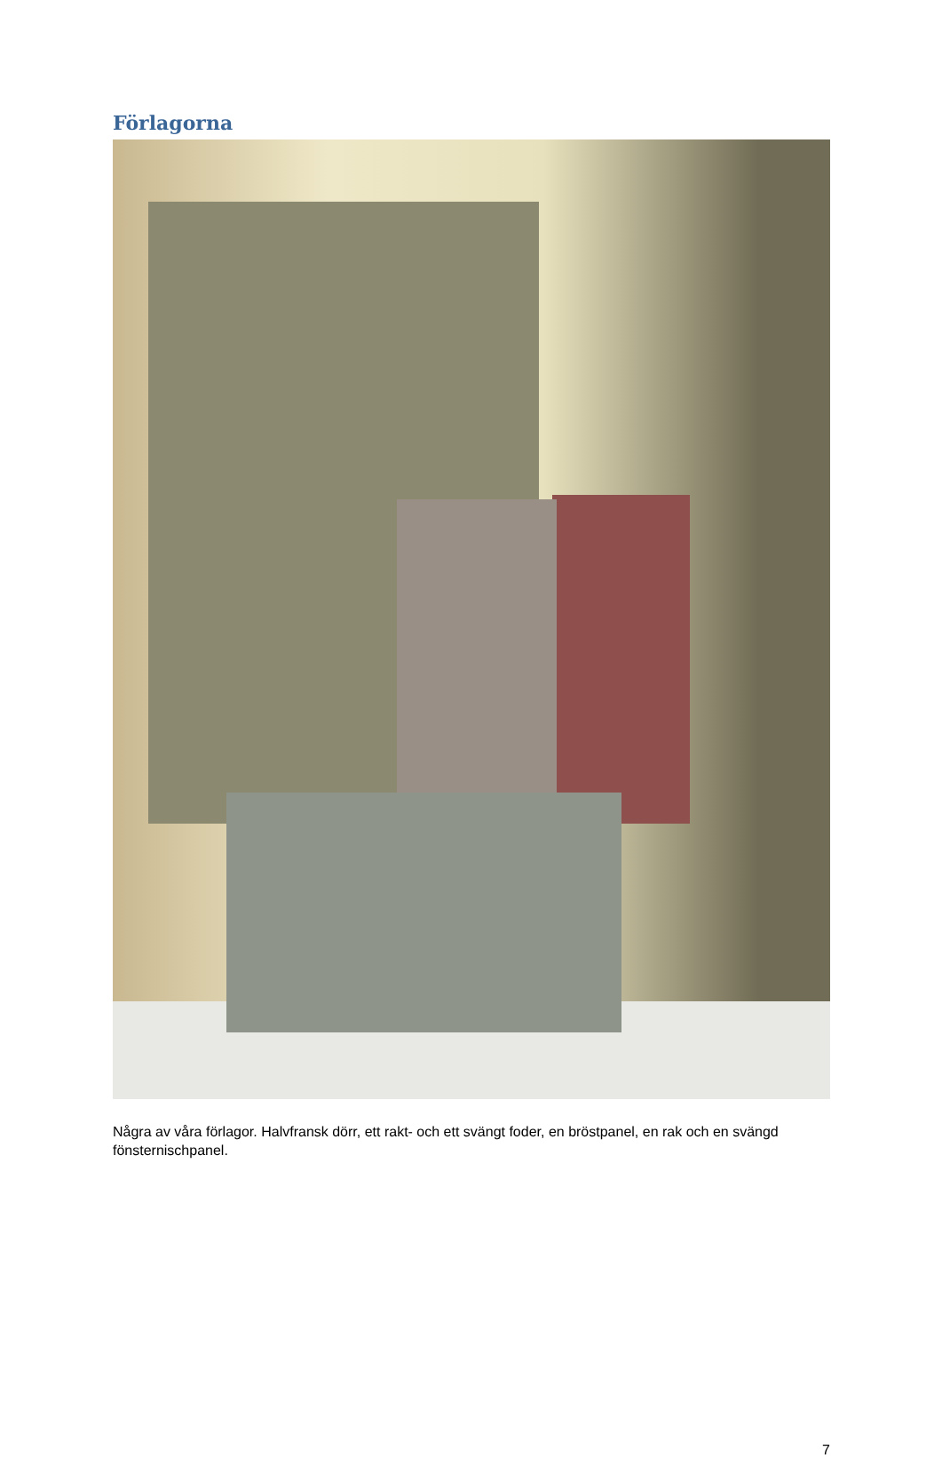Förlagorna
Några av våra förlagor. Halvfransk dörr, ett rakt- och ett svängt foder, en bröstpanel, en rak och en svängd fönsternischpanel.
7